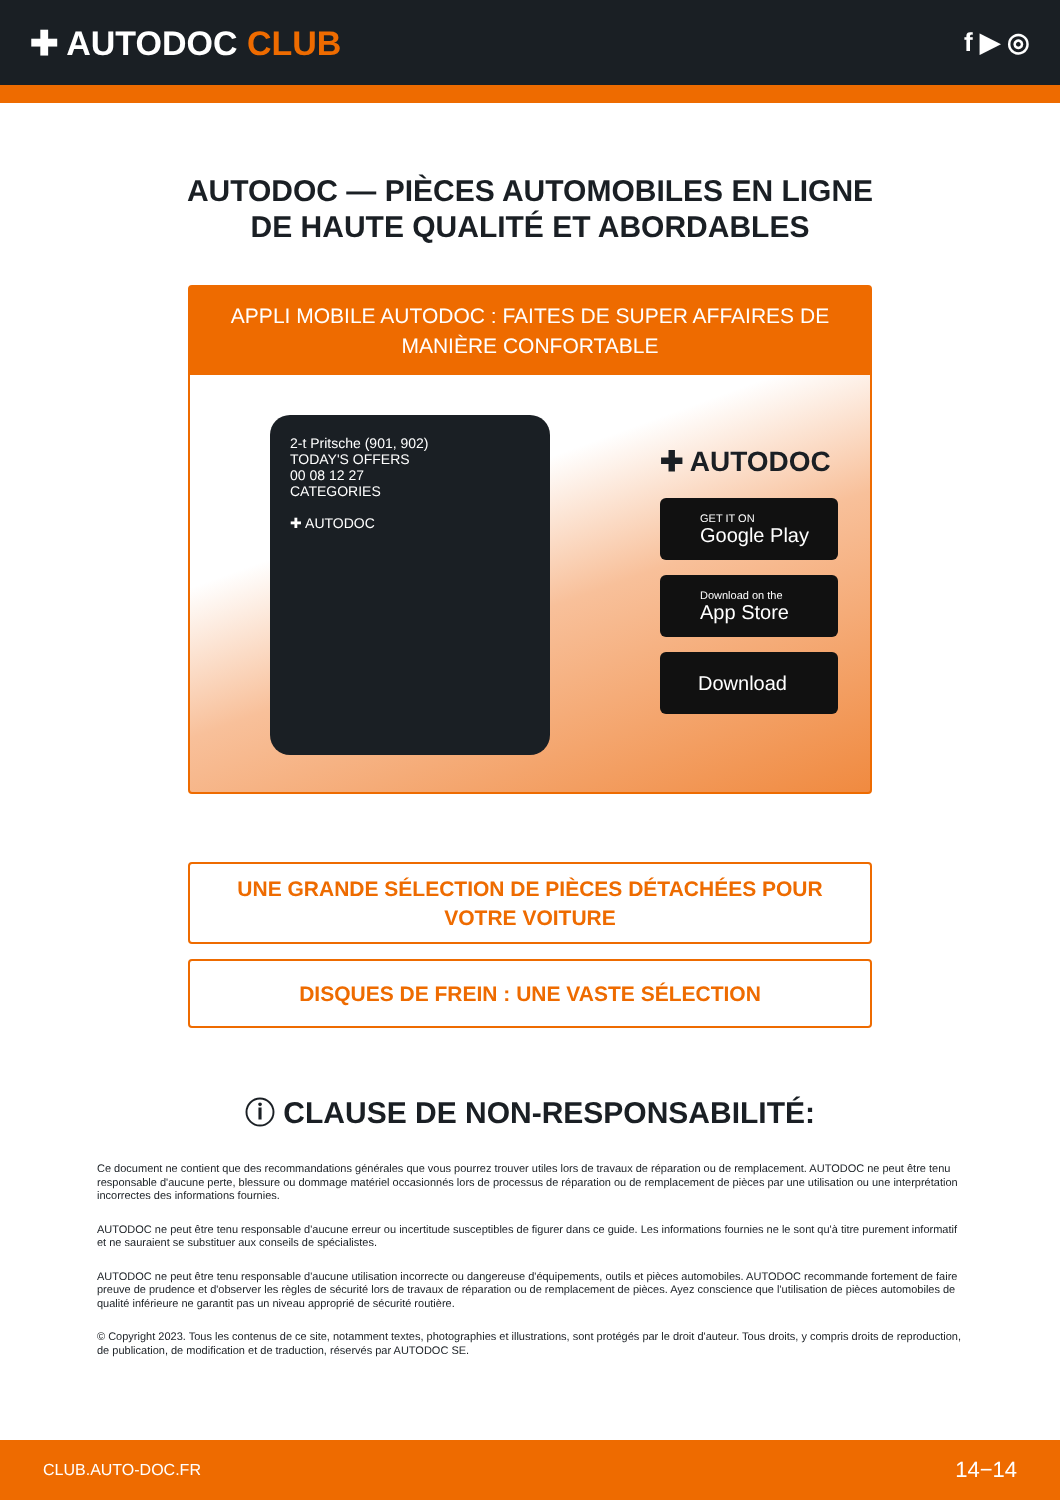✚ AUTODOC CLUB
f ▶ ◎
AUTODOC — PIÈCES AUTOMOBILES EN LIGNE DE HAUTE QUALITÉ ET ABORDABLES
APPLI MOBILE AUTODOC : FAITES DE SUPER AFFAIRES DE MANIÈRE CONFORTABLE
2-t Pritsche (901, 902)
TODAY'S OFFERS
00 08 12 27
CATEGORIES
✚ AUTODOC
✚ AUTODOC
GET IT ON
Google Play
Download on the
App Store
Download
UNE GRANDE SÉLECTION DE PIÈCES DÉTACHÉES POUR VOTRE VOITURE
DISQUES DE FREIN : UNE VASTE SÉLECTION
ⓘ CLAUSE DE NON-RESPONSABILITÉ:
Ce document ne contient que des recommandations générales que vous pourrez trouver utiles lors de travaux de réparation ou de remplacement. AUTODOC ne peut être tenu responsable d'aucune perte, blessure ou dommage matériel occasionnés lors de processus de réparation ou de remplacement de pièces par une utilisation ou une interprétation incorrectes des informations fournies.
AUTODOC ne peut être tenu responsable d'aucune erreur ou incertitude susceptibles de figurer dans ce guide. Les informations fournies ne le sont qu'à titre purement informatif et ne sauraient se substituer aux conseils de spécialistes.
AUTODOC ne peut être tenu responsable d'aucune utilisation incorrecte ou dangereuse d'équipements, outils et pièces automobiles. AUTODOC recommande fortement de faire preuve de prudence et d'observer les règles de sécurité lors de travaux de réparation ou de remplacement de pièces. Ayez conscience que l'utilisation de pièces automobiles de qualité inférieure ne garantit pas un niveau approprié de sécurité routière.
© Copyright 2023. Tous les contenus de ce site, notamment textes, photographies et illustrations, sont protégés par le droit d'auteur. Tous droits, y compris droits de reproduction, de publication, de modification et de traduction, réservés par AUTODOC SE.
CLUB.AUTO-DOC.FR 14−14